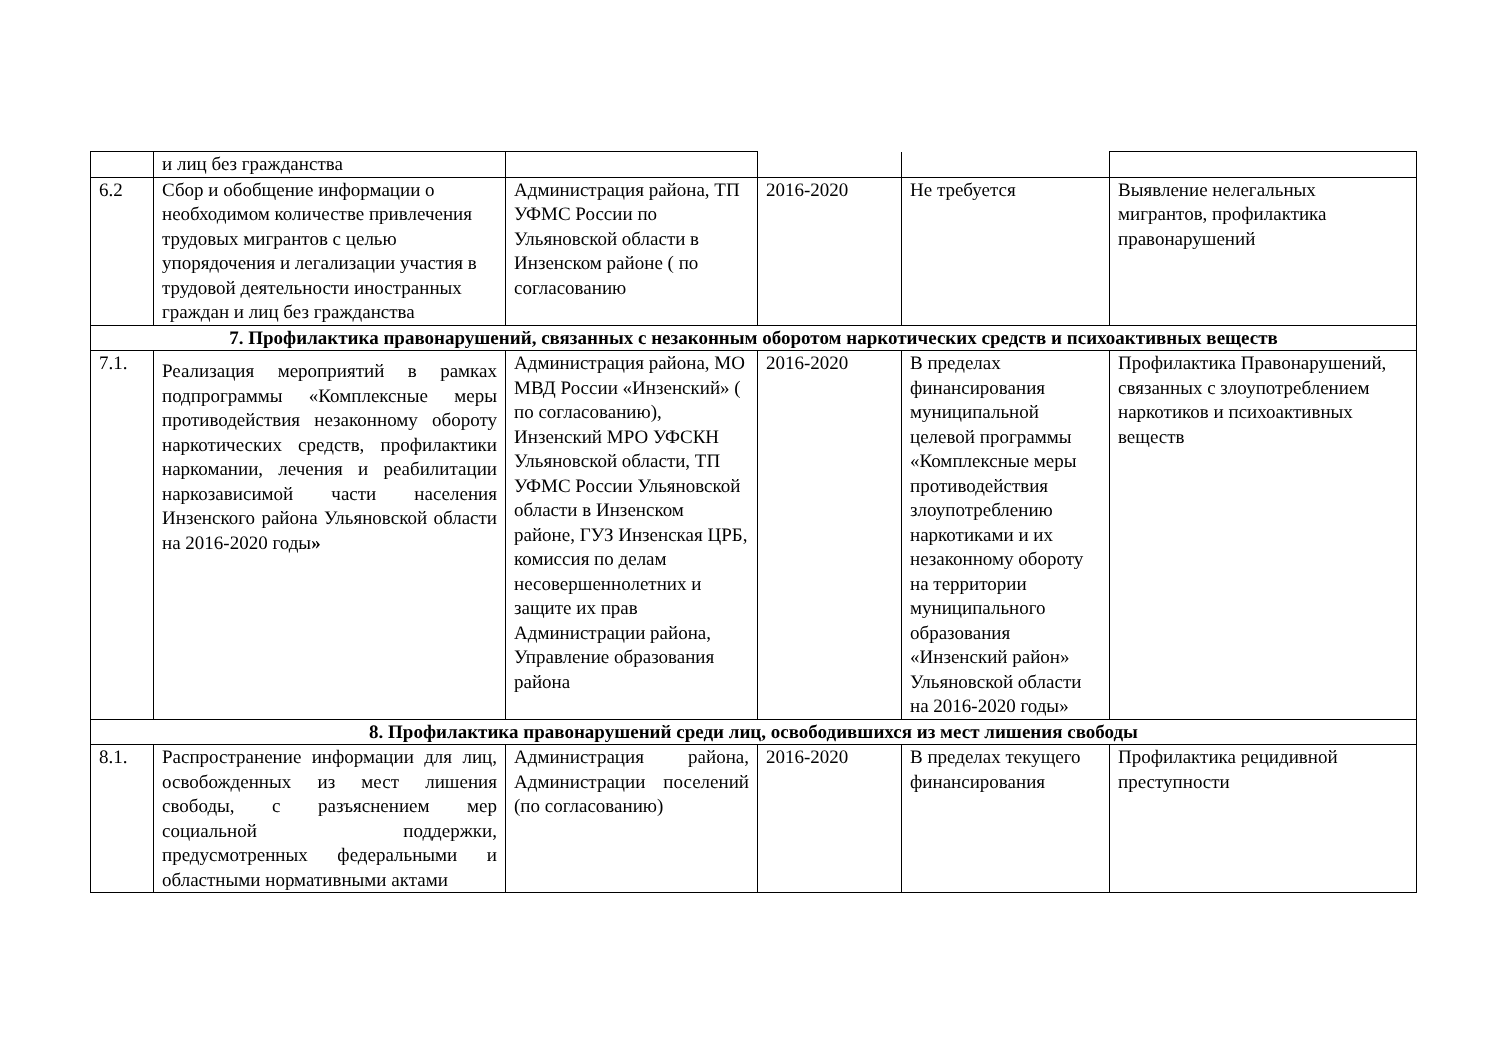| | и лиц без гражданства | | | | |
| 6.2 | Сбор и обобщение информации о необходимом количестве привлечения трудовых мигрантов с целью упорядочения и легализации участия в трудовой деятельности иностранных граждан и лиц без гражданства | Администрация района, ТП УФМС России по Ульяновской области в Инзенском районе ( по согласованию | 2016-2020 | Не требуется | Выявление нелегальных мигрантов, профилактика правонарушений |
| 7. Профилактика правонарушений, связанных с незаконным оборотом наркотических средств и психоактивных веществ | | | | | |
| 7.1. | Реализация мероприятий в рамках подпрограммы «Комплексные меры противодействия незаконному обороту наркотических средств, профилактики наркомании, лечения и реабилитации наркозависимой части населения Инзенского района Ульяновской области на 2016-2020 годы » | Администрация района, МО МВД России «Инзенский» ( по согласованию), Инзенский МРО УФСКН Ульяновской области, ТП УФМС России Ульяновской области в Инзенском районе, ГУЗ Инзенская ЦРБ, комиссия по делам несовершеннолетних и защите их прав Администрации района, Управление образования района | 2016-2020 | В пределах финансирования муниципальной целевой программы «Комплексные меры противодействия злоупотреблению наркотиками и их незаконному обороту на территории муниципального образования «Инзенский район» Ульяновской области на 2016-2020 годы» | Профилактика Правонарушений, связанных с злоупотреблением наркотиков и психоактивных веществ |
| 8. Профилактика правонарушений среди лиц, освободившихся из мест лишения свободы | | | | | |
| 8.1. | Распространение информации для лиц, освобожденных из мест лишения свободы, с разъяснением мер социальной поддержки, предусмотренных федеральными и областными нормативными актами | Администрация района, Администрации поселений (по согласованию) | 2016-2020 | В пределах текущего финансирования | Профилактика рецидивной преступности |